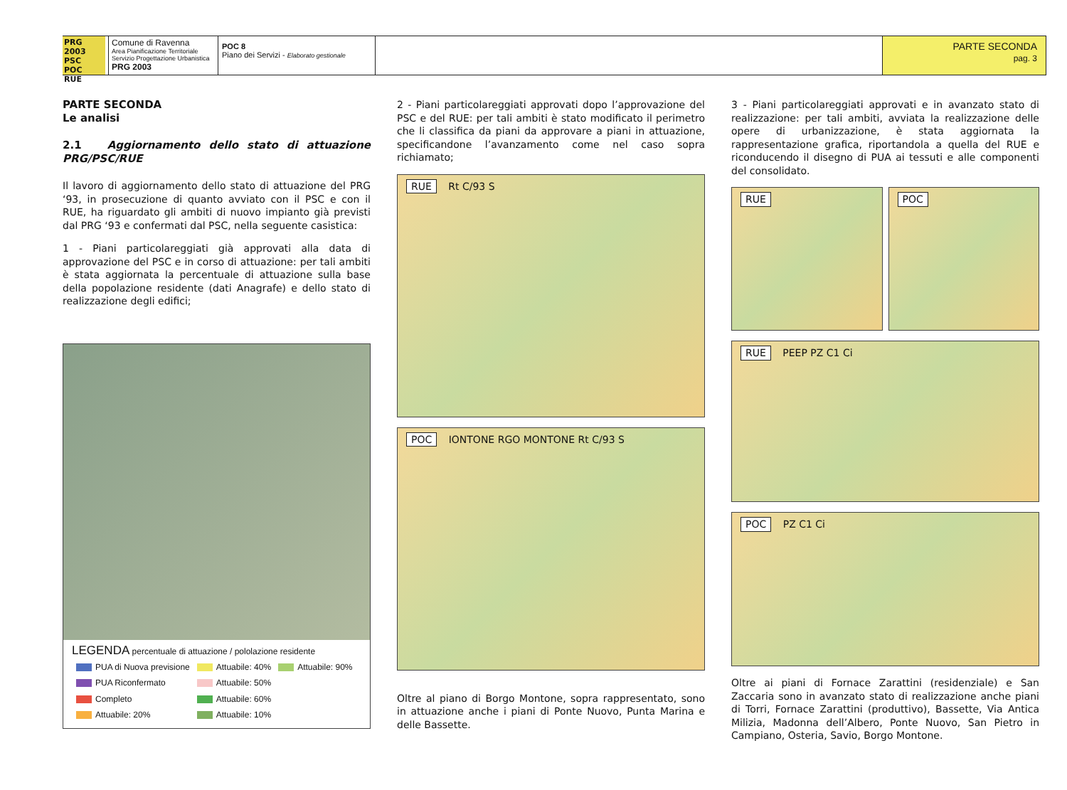PRG 2003
PSC
POC
RUE
Comune di Ravenna
Area Pianificazione Territoriale
Servizio Progettazione Urbanistica
PRG 2003
POC 8
Piano dei Servizi - Elaborato gestionale
PARTE SECONDA
pag. 3
PARTE SECONDA
Le analisi
2.1 Aggiornamento dello stato di attuazione PRG/PSC/RUE
Il lavoro di aggiornamento dello stato di attuazione del PRG ‘93, in prosecuzione di quanto avviato con il PSC e con il RUE, ha riguardato gli ambiti di nuovo impianto già previsti dal PRG ‘93 e confermati dal PSC, nella seguente casistica:
1 - Piani particolareggiati già approvati alla data di approvazione del PSC e in corso di attuazione: per tali ambiti è stata aggiornata la percentuale di attuazione sulla base della popolazione residente (dati Anagrafe) e dello stato di realizzazione degli edifici;
LEGENDA percentuale di attuazione / pololazione residente
| PUA di Nuova previsione | Attuabile: 40% | Attuabile: 90% |
| PUA Riconfermato | Attuabile: 50% | |
| Completo | Attuabile: 60% | |
| Attuabile: 20% | Attuabile: 10% | |
2 - Piani particolareggiati approvati dopo l’approvazione del PSC e del RUE: per tali ambiti è stato modificato il perimetro che li classifica da piani da approvare a piani in attuazione, specificandone l’avanzamento come nel caso sopra richiamato;
RUE Rt C/93 S
POC IONTONE RGO MONTONE Rt C/93 S
Oltre al piano di Borgo Montone, sopra rappresentato, sono in attuazione anche i piani di Ponte Nuovo, Punta Marina e delle Bassette.
3 - Piani particolareggiati approvati e in avanzato stato di realizzazione: per tali ambiti, avviata la realizzazione delle opere di urbanizzazione, è stata aggiornata la rappresentazione grafica, riportandola a quella del RUE e riconducendo il disegno di PUA ai tessuti e alle componenti del consolidato.
RUE POC
RUE PEEP PZ C1 Ci
POC PZ C1 Ci
Oltre ai piani di Fornace Zarattini (residenziale) e San Zaccaria sono in avanzato stato di realizzazione anche piani di Torri, Fornace Zarattini (produttivo), Bassette, Via Antica Milizia, Madonna dell’Albero, Ponte Nuovo, San Pietro in Campiano, Osteria, Savio, Borgo Montone.